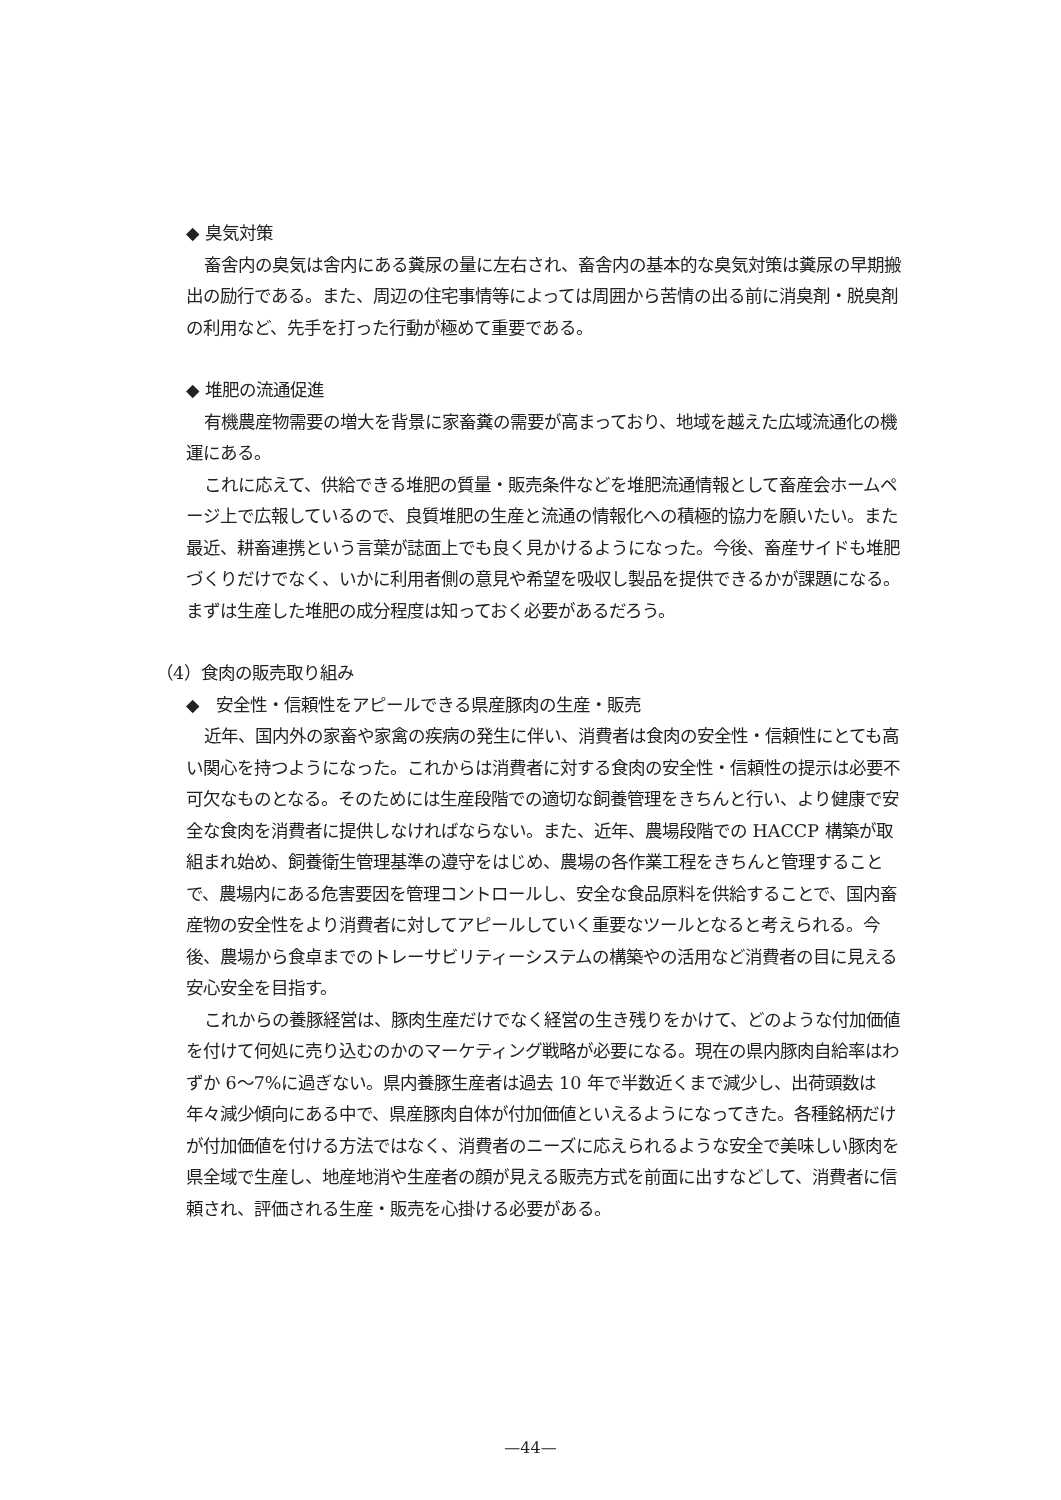◆ 臭気対策
畜舎内の臭気は舎内にある糞尿の量に左右され、畜舎内の基本的な臭気対策は糞尿の早期搬出の励行である。また、周辺の住宅事情等によっては周囲から苦情の出る前に消臭剤・脱臭剤の利用など、先手を打った行動が極めて重要である。
◆ 堆肥の流通促進
有機農産物需要の増大を背景に家畜糞の需要が高まっており、地域を越えた広域流通化の機運にある。
これに応えて、供給できる堆肥の質量・販売条件などを堆肥流通情報として畜産会ホームページ上で広報しているので、良質堆肥の生産と流通の情報化への積極的協力を願いたい。また最近、耕畜連携という言葉が誌面上でも良く見かけるようになった。今後、畜産サイドも堆肥づくりだけでなく、いかに利用者側の意見や希望を吸収し製品を提供できるかが課題になる。まずは生産した堆肥の成分程度は知っておく必要があるだろう。
（4）食肉の販売取り組み
◆　安全性・信頼性をアピールできる県産豚肉の生産・販売
近年、国内外の家畜や家禽の疾病の発生に伴い、消費者は食肉の安全性・信頼性にとても高い関心を持つようになった。これからは消費者に対する食肉の安全性・信頼性の提示は必要不可欠なものとなる。そのためには生産段階での適切な飼養管理をきちんと行い、より健康で安全な食肉を消費者に提供しなければならない。また、近年、農場段階での HACCP 構築が取組まれ始め、飼養衛生管理基準の遵守をはじめ、農場の各作業工程をきちんと管理することで、農場内にある危害要因を管理コントロールし、安全な食品原料を供給することで、国内畜産物の安全性をより消費者に対してアピールしていく重要なツールとなると考えられる。今後、農場から食卓までのトレーサビリティーシステムの構築やの活用など消費者の目に見える安心安全を目指す。
これからの養豚経営は、豚肉生産だけでなく経営の生き残りをかけて、どのような付加価値を付けて何処に売り込むのかのマーケティング戦略が必要になる。現在の県内豚肉自給率はわずか 6～7%に過ぎない。県内養豚生産者は過去 10 年で半数近くまで減少し、出荷頭数は年々減少傾向にある中で、県産豚肉自体が付加価値といえるようになってきた。各種銘柄だけが付加価値を付ける方法ではなく、消費者のニーズに応えられるような安全で美味しい豚肉を県全域で生産し、地産地消や生産者の顔が見える販売方式を前面に出すなどして、消費者に信頼され、評価される生産・販売を心掛ける必要がある。
—44—